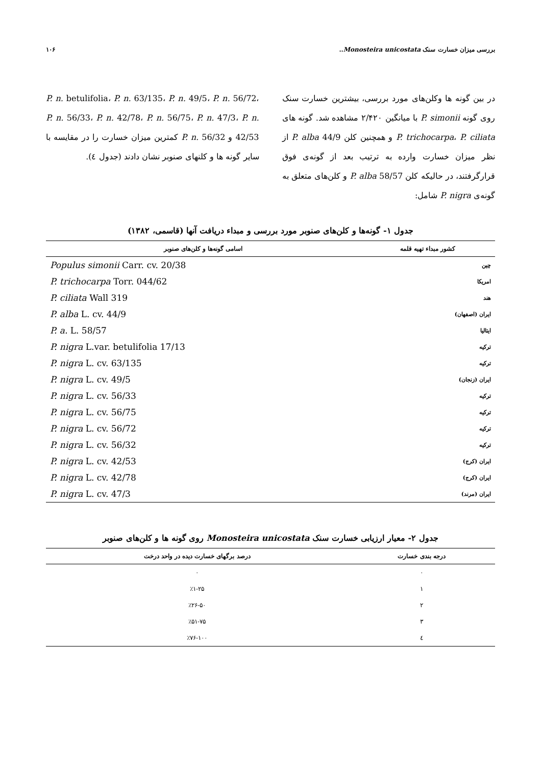بررسی میزان خسارت سنک Monosteira unicostata.. ۱۰۶
در بین گونه ها وکلن‌های مورد بررسی، بیشترین خسارت سنک روی گونه P. simonii با میانگین ۲/۴۲۰ مشاهده شد. گونه های P. trichocarpa، P. ciliata و همچنین کلن P. alba 44/9 از نظر میزان خسارت وارده به ترتیب بعد از گونه‌ی فوق قرارگرفتند، در حالیکه کلن P. alba 58/57 و کلن‌های متعلق به گونه‌ی P. nigra شامل:
P. n. betulifolia، P. n. 63/135، P. n. 49/5، P. n. 56/72، P. n. 56/33، P. n. 42/78، P. n. 56/75، P. n. 47/3، P. n. 42/53 و P. n. 56/32 کمترین میزان خسارت را در مقایسه با سایر گونه ها و کلنهای صنوبر نشان دادند (جدول ٤).
جدول ۱- گونه‌ها و کلن‌های صنوبر مورد بررسی و مبداء دریافت آنها (قاسمی، ۱۳۸۲)
| کشور مبداء تهیه قلمه | اسامی گونه‌ها و کلن‌های صنوبر |
| --- | --- |
| چین | Populus simonii Carr. cv. 20/38 |
| امریکا | P. trichocarpa Torr. 044/62 |
| هند | P. ciliata Wall 319 |
| ایران (اصفهان) | P. alba L. cv. 44/9 |
| ایتالیا | P. a. L. 58/57 |
| ترکیه | P. nigra L.var. betulifolia 17/13 |
| ترکیه | P. nigra L. cv. 63/135 |
| ایران (زنجان) | P. nigra L. cv. 49/5 |
| ترکیه | P. nigra L. cv. 56/33 |
| ترکیه | P. nigra L. cv. 56/75 |
| ترکیه | P. nigra L. cv. 56/72 |
| ترکیه | P. nigra L. cv. 56/32 |
| ایران (کرج) | P. nigra L. cv. 42/53 |
| ایران (کرج) | P. nigra L. cv. 42/78 |
| ایران (مرند) | P. nigra L. cv. 47/3 |
جدول ۲- معیار ارزیابی خسارت سنک Monosteira unicostata روی گونه ها و کلن‌های صنوبر
| درجه بندی خسارت | درصد برگهای خسارت دیده در واحد درخت |
| --- | --- |
| ۰ | ۰ |
| ۱ | ٪۱-۲۵ |
| ۲ | ٪۲۶-۵۰ |
| ۳ | ٪۵۱-۷۵ |
| ٤ | ٪۷۶-۱۰۰ |